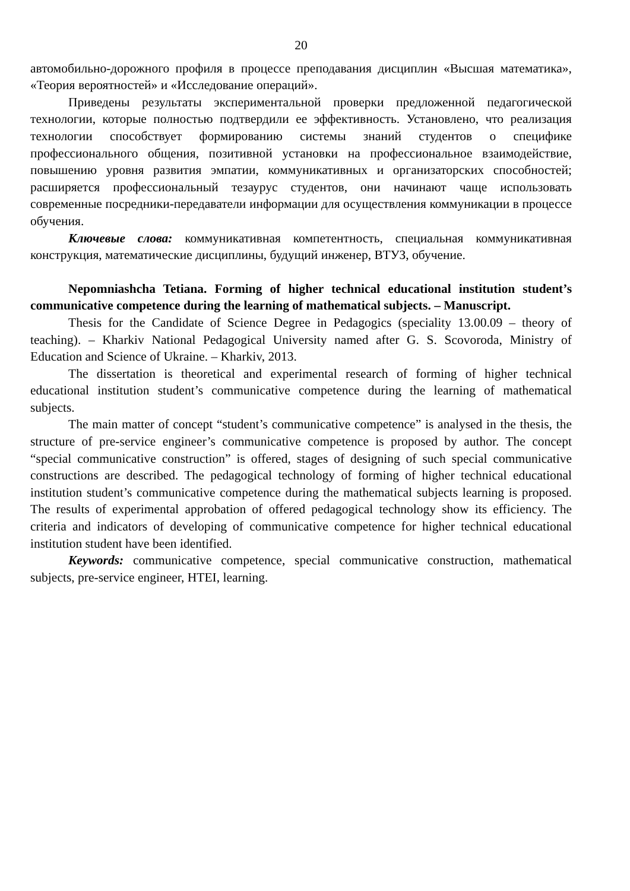20
автомобильно-дорожного профиля в процессе преподавания дисциплин «Высшая математика», «Теория вероятностей» и «Исследование операций».
Приведены результаты экспериментальной проверки предложенной педагогической технологии, которые полностью подтвердили ее эффективность. Установлено, что реализация технологии способствует формированию системы знаний студентов о специфике профессионального общения, позитивной установки на профессиональное взаимодействие, повышению уровня развития эмпатии, коммуникативных и организаторских способностей; расширяется профессиональный тезаурус студентов, они начинают чаще использовать современные посредники-передаватели информации для осуществления коммуникации в процессе обучения.
Ключевые слова: коммуникативная компетентность, специальная коммуникативная конструкция, математические дисциплины, будущий инженер, ВТУЗ, обучение.
Nepomniashcha Tetiana. Forming of higher technical educational institution student’s communicative competence during the learning of mathematical subjects. – Manuscript.
Thesis for the Candidate of Science Degree in Pedagogics (speciality 13.00.09 – theory of teaching). – Kharkiv National Pedagogical University named after G. S. Scovoroda, Ministry of Education and Science of Ukraine. – Kharkiv, 2013.
The dissertation is theoretical and experimental research of forming of higher technical educational institution student’s communicative competence during the learning of mathematical subjects.
The main matter of concept “student’s communicative competence” is analysed in the thesis, the structure of pre-service engineer’s communicative competence is proposed by author. The concept “special communicative construction” is offered, stages of designing of such special communicative constructions are described. The pedagogical technology of forming of higher technical educational institution student’s communicative competence during the mathematical subjects learning is proposed. The results of experimental approbation of offered pedagogical technology show its efficiency. The criteria and indicators of developing of communicative competence for higher technical educational institution student have been identified.
Keywords: communicative competence, special communicative construction, mathematical subjects, pre-service engineer, HTEI, learning.